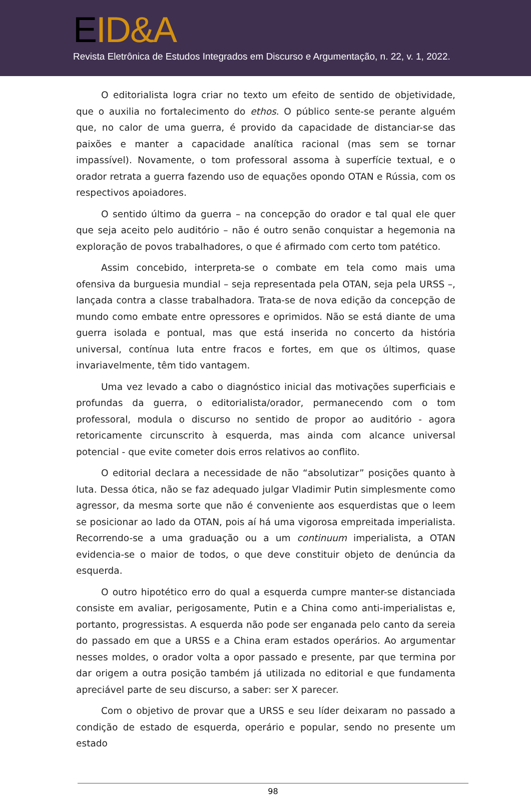EID&A
Revista Eletrônica de Estudos Integrados em Discurso e Argumentação, n. 22, v. 1, 2022.
O editorialista logra criar no texto um efeito de sentido de objetividade, que o auxilia no fortalecimento do ethos. O público sente-se perante alguém que, no calor de uma guerra, é provido da capacidade de distanciar-se das paixões e manter a capacidade analítica racional (mas sem se tornar impassível). Novamente, o tom professoral assoma à superfície textual, e o orador retrata a guerra fazendo uso de equações opondo OTAN e Rússia, com os respectivos apoiadores.
O sentido último da guerra – na concepção do orador e tal qual ele quer que seja aceito pelo auditório – não é outro senão conquistar a hegemonia na exploração de povos trabalhadores, o que é afirmado com certo tom patético.
Assim concebido, interpreta-se o combate em tela como mais uma ofensiva da burguesia mundial – seja representada pela OTAN, seja pela URSS –, lançada contra a classe trabalhadora. Trata-se de nova edição da concepção de mundo como embate entre opressores e oprimidos. Não se está diante de uma guerra isolada e pontual, mas que está inserida no concerto da história universal, contínua luta entre fracos e fortes, em que os últimos, quase invariavelmente, têm tido vantagem.
Uma vez levado a cabo o diagnóstico inicial das motivações superficiais e profundas da guerra, o editorialista/orador, permanecendo com o tom professoral, modula o discurso no sentido de propor ao auditório - agora retoricamente circunscrito à esquerda, mas ainda com alcance universal potencial - que evite cometer dois erros relativos ao conflito.
O editorial declara a necessidade de não “absolutizar” posições quanto à luta. Dessa ótica, não se faz adequado julgar Vladimir Putin simplesmente como agressor, da mesma sorte que não é conveniente aos esquerdistas que o leem se posicionar ao lado da OTAN, pois aí há uma vigorosa empreitada imperialista. Recorrendo-se a uma graduação ou a um continuum imperialista, a OTAN evidencia-se o maior de todos, o que deve constituir objeto de denúncia da esquerda.
O outro hipotético erro do qual a esquerda cumpre manter-se distanciada consiste em avaliar, perigosamente, Putin e a China como anti-imperialistas e, portanto, progressistas. A esquerda não pode ser enganada pelo canto da sereia do passado em que a URSS e a China eram estados operários. Ao argumentar nesses moldes, o orador volta a opor passado e presente, par que termina por dar origem a outra posição também já utilizada no editorial e que fundamenta apreciável parte de seu discurso, a saber: ser X parecer.
Com o objetivo de provar que a URSS e seu líder deixaram no passado a condição de estado de esquerda, operário e popular, sendo no presente um estado
98